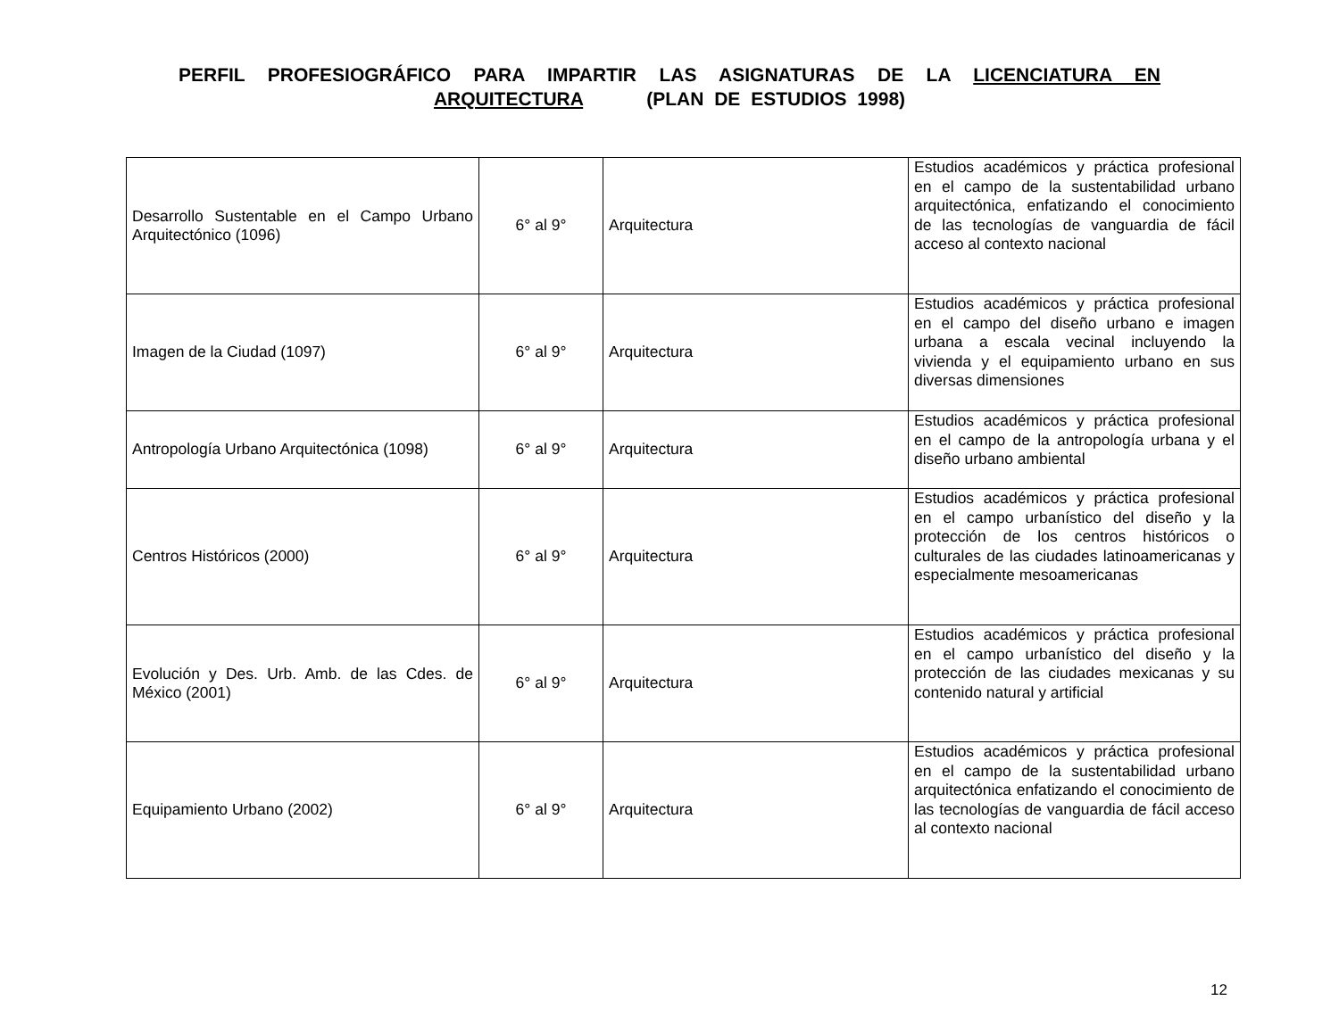PERFIL PROFESIOGRÁFICO PARA IMPARTIR LAS ASIGNATURAS DE LA LICENCIATURA EN ARQUITECTURA (PLAN DE ESTUDIOS 1998)
| Desarrollo Sustentable en el Campo Urbano Arquitectónico (1096) | 6° al 9° | Arquitectura | Estudios académicos y práctica profesional en el campo de la sustentabilidad urbano arquitectónica, enfatizando el conocimiento de las tecnologías de vanguardia de fácil acceso al contexto nacional |
| Imagen de la Ciudad (1097) | 6° al 9° | Arquitectura | Estudios académicos y práctica profesional en el campo del diseño urbano e imagen urbana a escala vecinal incluyendo la vivienda y el equipamiento urbano en sus diversas dimensiones |
| Antropología Urbano Arquitectónica (1098) | 6° al 9° | Arquitectura | Estudios académicos y práctica profesional en el campo de la antropología urbana y el diseño urbano ambiental |
| Centros Históricos (2000) | 6° al 9° | Arquitectura | Estudios académicos y práctica profesional en el campo urbanístico del diseño y la protección de los centros históricos o culturales de las ciudades latinoamericanas y especialmente mesoamericanas |
| Evolución y Des. Urb. Amb. de las Cdes. de México (2001) | 6° al 9° | Arquitectura | Estudios académicos y práctica profesional en el campo urbanístico del diseño y la protección de las ciudades mexicanas y su contenido natural y artificial |
| Equipamiento Urbano (2002) | 6° al 9° | Arquitectura | Estudios académicos y práctica profesional en el campo de la sustentabilidad urbano arquitectónica enfatizando el conocimiento de las tecnologías de vanguardia de fácil acceso al contexto nacional |
12